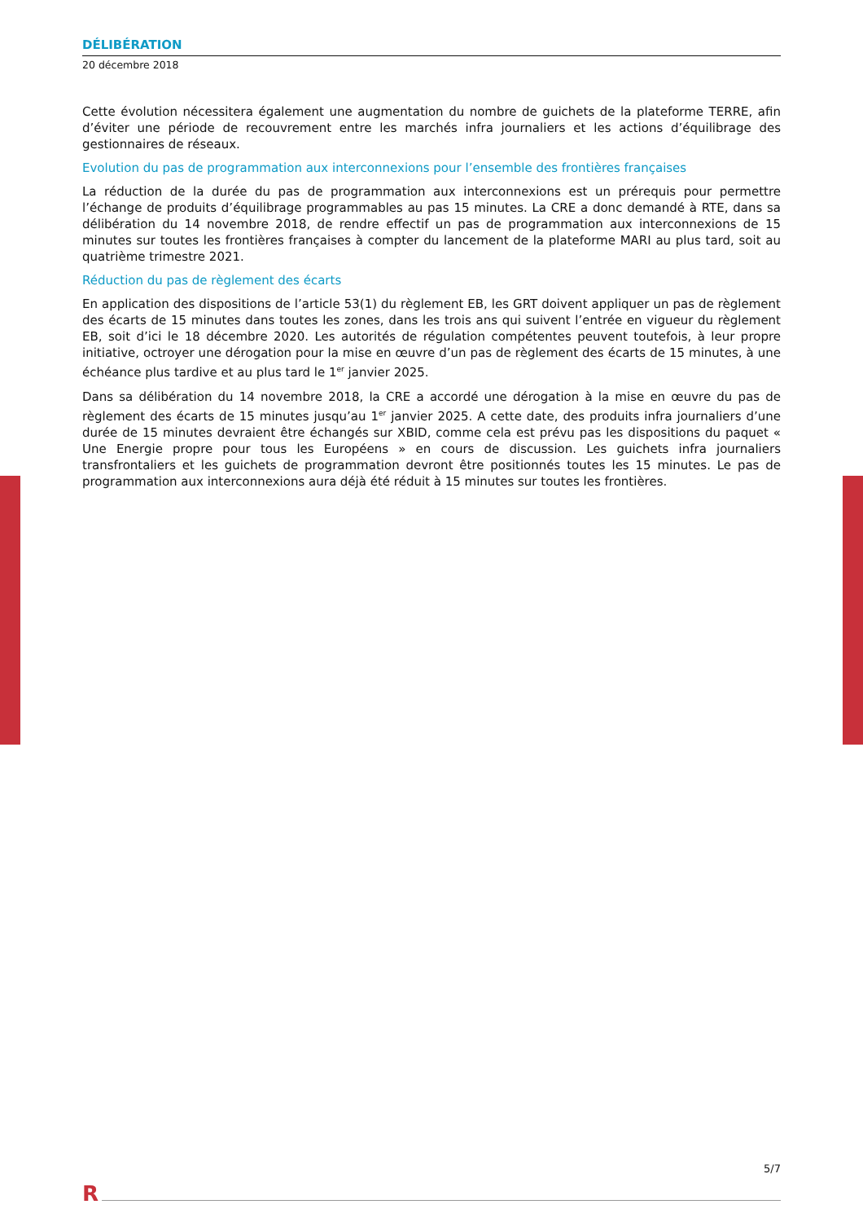DÉLIBÉRATION
20 décembre 2018
Cette évolution nécessitera également une augmentation du nombre de guichets de la plateforme TERRE, afin d’éviter une période de recouvrement entre les marchés infra journaliers et les actions d’équilibrage des gestionnaires de réseaux.
Evolution du pas de programmation aux interconnexions pour l’ensemble des frontières françaises
La réduction de la durée du pas de programmation aux interconnexions est un prérequis pour permettre l’échange de produits d’équilibrage programmables au pas 15 minutes. La CRE a donc demandé à RTE, dans sa délibération du 14 novembre 2018, de rendre effectif un pas de programmation aux interconnexions de 15 minutes sur toutes les frontières françaises à compter du lancement de la plateforme MARI au plus tard, soit au quatrième trimestre 2021.
Réduction du pas de règlement des écarts
En application des dispositions de l’article 53(1) du règlement EB, les GRT doivent appliquer un pas de règlement des écarts de 15 minutes dans toutes les zones, dans les trois ans qui suivent l’entrée en vigueur du règlement EB, soit d’ici le 18 décembre 2020. Les autorités de régulation compétentes peuvent toutefois, à leur propre initiative, octroyer une dérogation pour la mise en œuvre d’un pas de règlement des écarts de 15 minutes, à une échéance plus tardive et au plus tard le 1<sup>er</sup> janvier 2025.
Dans sa délibération du 14 novembre 2018, la CRE a accordé une dérogation à la mise en œuvre du pas de règlement des écarts de 15 minutes jusqu’au 1<sup>er</sup> janvier 2025. A cette date, des produits infra journaliers d’une durée de 15 minutes devraient être échangés sur XBID, comme cela est prévu pas les dispositions du paquet « Une Energie propre pour tous les Européens » en cours de discussion. Les guichets infra journaliers transfrontaliers et les guichets de programmation devront être positionnés toutes les 15 minutes. Le pas de programmation aux interconnexions aura déjà été réduit à 15 minutes sur toutes les frontières.
5/7
R